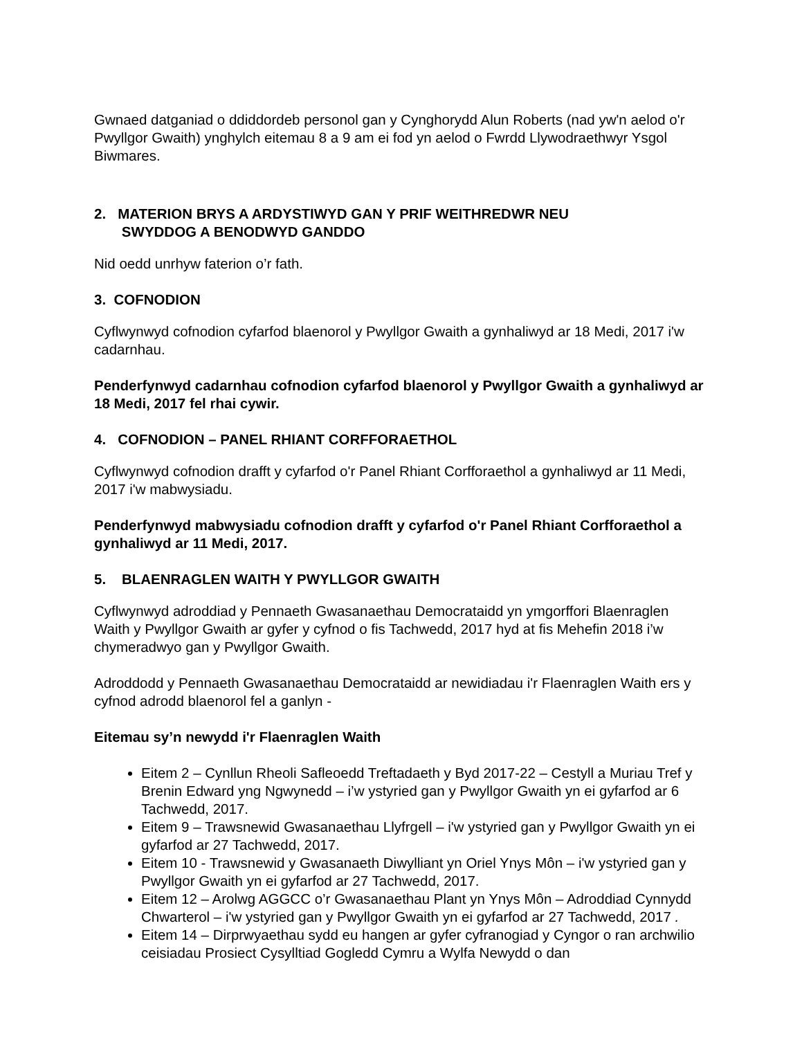Gwnaed datganiad o ddiddordeb personol gan y Cynghorydd Alun Roberts (nad yw'n aelod o'r Pwyllgor Gwaith) ynghylch eitemau 8 a 9 am ei fod yn aelod o Fwrdd Llywodraethwyr Ysgol Biwmares.
2. MATERION BRYS A ARDYSTIWYD GAN Y PRIF WEITHREDWR NEU
SWYDDOG A BENODWYD GANDDO
Nid oedd unrhyw faterion o’r fath.
3. COFNODION
Cyflwynwyd cofnodion cyfarfod blaenorol y Pwyllgor Gwaith a gynhaliwyd ar 18 Medi, 2017 i'w cadarnhau.
Penderfynwyd cadarnhau cofnodion cyfarfod blaenorol y Pwyllgor Gwaith a gynhaliwyd ar 18 Medi, 2017 fel rhai cywir.
4. COFNODION – PANEL RHIANT CORFFORAETHOL
Cyflwynwyd cofnodion drafft y cyfarfod o'r Panel Rhiant Corfforaethol a gynhaliwyd ar 11 Medi, 2017 i'w mabwysiadu.
Penderfynwyd mabwysiadu cofnodion drafft y cyfarfod o'r Panel Rhiant Corfforaethol a gynhaliwyd ar 11 Medi, 2017.
5. BLAENRAGLEN WAITH Y PWYLLGOR GWAITH
Cyflwynwyd adroddiad y Pennaeth Gwasanaethau Democrataidd yn ymgorffori Blaenraglen Waith y Pwyllgor Gwaith ar gyfer y cyfnod o fis Tachwedd, 2017 hyd at fis Mehefin 2018 i’w chymeradwyo gan y Pwyllgor Gwaith.
Adroddodd y Pennaeth Gwasanaethau Democrataidd ar newidiadau i'r Flaenraglen Waith ers y cyfnod adrodd blaenorol fel a ganlyn -
Eitemau sy’n newydd i'r Flaenraglen Waith
Eitem 2 – Cynllun Rheoli Safleoedd Treftadaeth y Byd 2017-22 – Cestyll a Muriau Tref y Brenin Edward yng Ngwynedd – i’w ystyried gan y Pwyllgor Gwaith yn ei gyfarfod ar 6 Tachwedd, 2017.
Eitem 9 – Trawsnewid Gwasanaethau Llyfrgell – i'w ystyried gan y Pwyllgor Gwaith yn ei gyfarfod ar 27 Tachwedd, 2017.
Eitem 10 - Trawsnewid y Gwasanaeth Diwylliant yn Oriel Ynys Môn – i'w ystyried gan y Pwyllgor Gwaith yn ei gyfarfod ar 27 Tachwedd, 2017.
Eitem 12 – Arolwg AGGCC o’r Gwasanaethau Plant yn Ynys Môn – Adroddiad Cynnydd Chwarterol – i'w ystyried gan y Pwyllgor Gwaith yn ei gyfarfod ar 27 Tachwedd, 2017 .
Eitem 14 – Dirprwyaethau sydd eu hangen ar gyfer cyfranogiad y Cyngor o ran archwilio ceisiadau Prosiect Cysylltiad Gogledd Cymru a Wylfa Newydd o dan